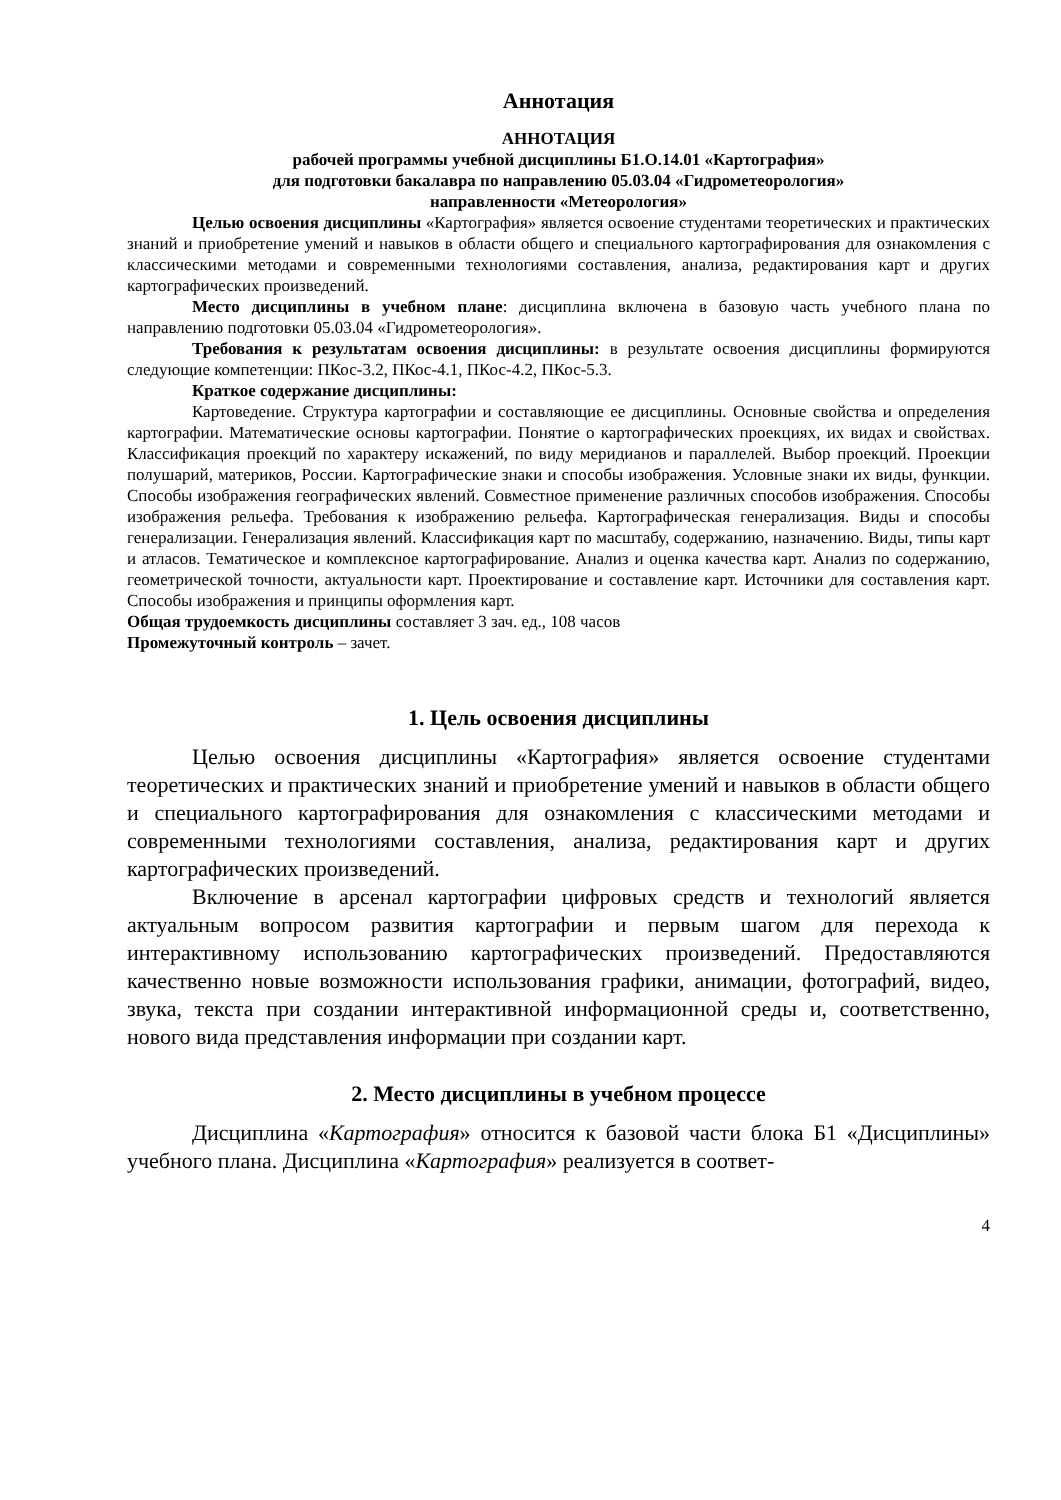Аннотация
АННОТАЦИЯ
рабочей программы учебной дисциплины Б1.О.14.01 «Картография»
для подготовки бакалавра по направлению 05.03.04 «Гидрометеорология»
направленности «Метеорология»
Целью освоения дисциплины «Картография» является освоение студентами теоретических и практических знаний и приобретение умений и навыков в области общего и специального картографирования для ознакомления с классическими методами и современными технологиями составления, анализа, редактирования карт и других картографических произведений.
Место дисциплины в учебном плане: дисциплина включена в базовую часть учебного плана по направлению подготовки 05.03.04 «Гидрометеорология».
Требования к результатам освоения дисциплины: в результате освоения дисциплины формируются следующие компетенции: ПКос-3.2, ПКос-4.1, ПКос-4.2, ПКос-5.3.
Краткое содержание дисциплины:
Картоведение. Структура картографии и составляющие ее дисциплины. Основные свойства и определения картографии. Математические основы картографии. Понятие о картографических проекциях, их видах и свойствах. Классификация проекций по характеру искажений, по виду меридианов и параллелей. Выбор проекций. Проекции полушарий, материков, России. Картографические знаки и способы изображения. Условные знаки их виды, функции. Способы изображения географических явлений. Совместное применение различных способов изображения. Способы изображения рельефа. Требования к изображению рельефа. Картографическая генерализация. Виды и способы генерализации. Генерализация явлений. Классификация карт по масштабу, содержанию, назначению. Виды, типы карт и атласов. Тематическое и комплексное картографирование. Анализ и оценка качества карт. Анализ по содержанию, геометрической точности, актуальности карт. Проектирование и составление карт. Источники для составления карт. Способы изображения и принципы оформления карт.
Общая трудоемкость дисциплины составляет 3 зач. ед., 108 часов
Промежуточный контроль – зачет.
1. Цель освоения дисциплины
Целью освоения дисциплины «Картография» является освоение студентами теоретических и практических знаний и приобретение умений и навыков в области общего и специального картографирования для ознакомления с классическими методами и современными технологиями составления, анализа, редактирования карт и других картографических произведений.
Включение в арсенал картографии цифровых средств и технологий является актуальным вопросом развития картографии и первым шагом для перехода к интерактивному использованию картографических произведений. Предоставляются качественно новые возможности использования графики, анимации, фотографий, видео, звука, текста при создании интерактивной информационной среды и, соответственно, нового вида представления информации при создании карт.
2. Место дисциплины в учебном процессе
Дисциплина «Картография» относится к базовой части блока Б1 «Дисциплины» учебного плана. Дисциплина «Картография» реализуется в соответ-
4